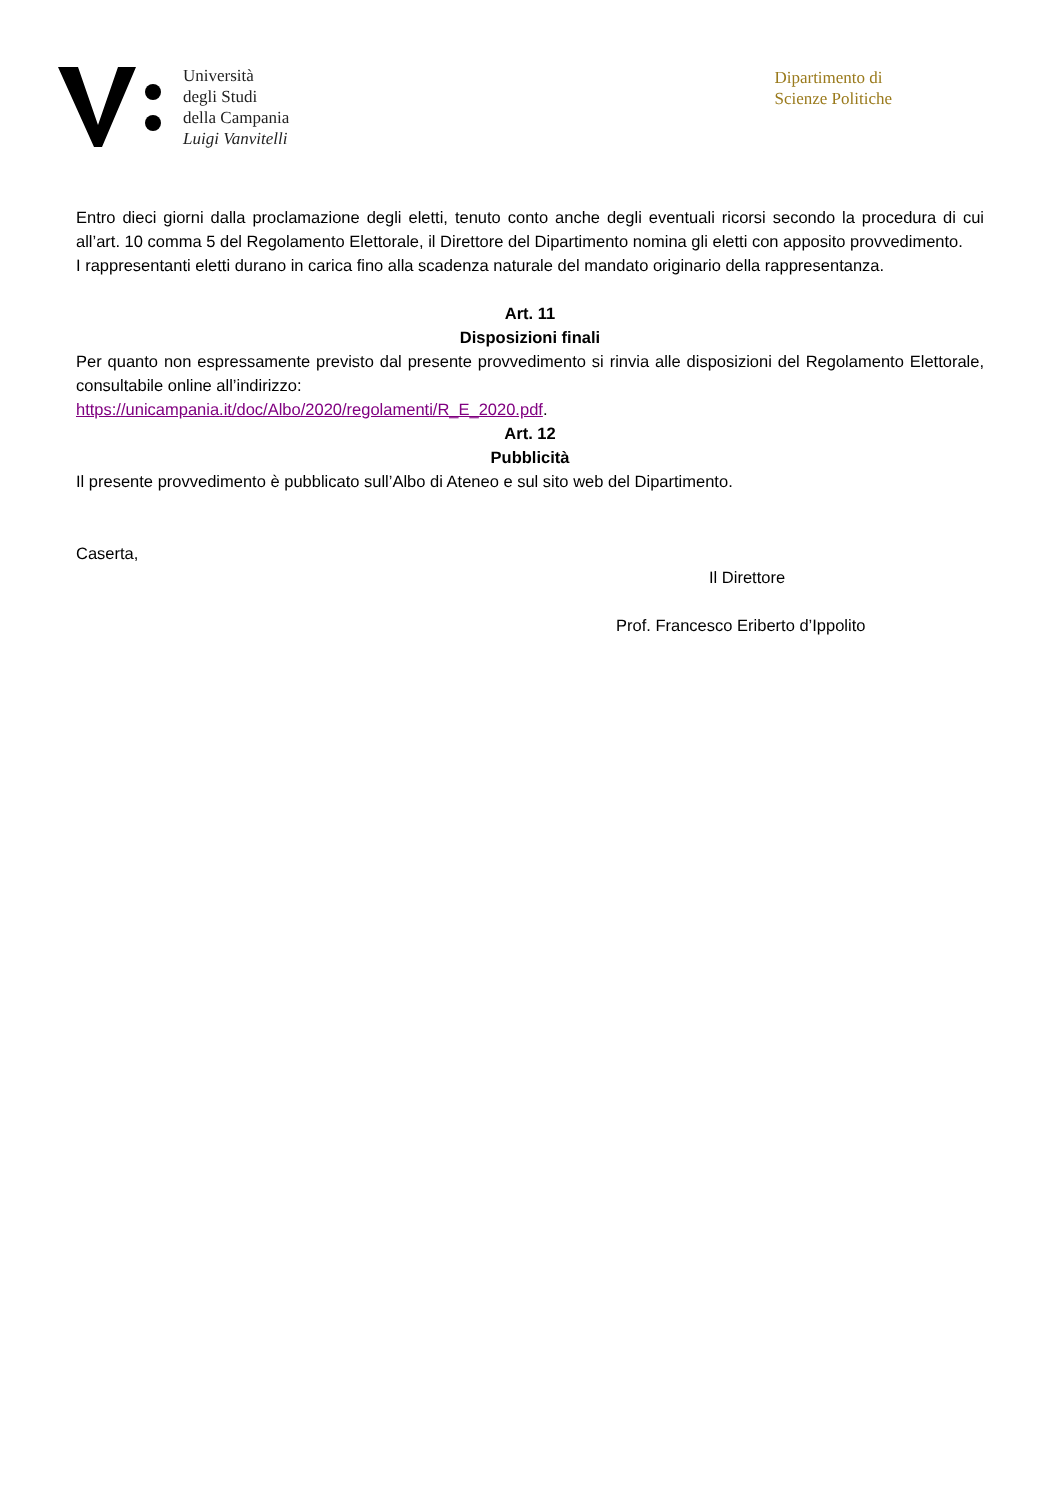Università
degli Studi
della Campania
Luigi Vanvitelli
Dipartimento di
Scienze Politiche
Entro dieci giorni dalla proclamazione degli eletti, tenuto conto anche degli eventuali ricorsi secondo la procedura di cui all’art. 10 comma 5 del Regolamento Elettorale, il Direttore del Dipartimento nomina gli eletti con apposito provvedimento.
I rappresentanti eletti durano in carica fino alla scadenza naturale del mandato originario della rappresentanza.
Art. 11
Disposizioni finali
Per quanto non espressamente previsto dal presente provvedimento si rinvia alle disposizioni del Regolamento Elettorale, consultabile online all’indirizzo:
https://unicampania.it/doc/Albo/2020/regolamenti/R_E_2020.pdf.
Art. 12
Pubblicità
Il presente provvedimento è pubblicato sull’Albo di Ateneo e sul sito web del Dipartimento.
Caserta,
Il Direttore
Prof. Francesco Eriberto d’Ippolito